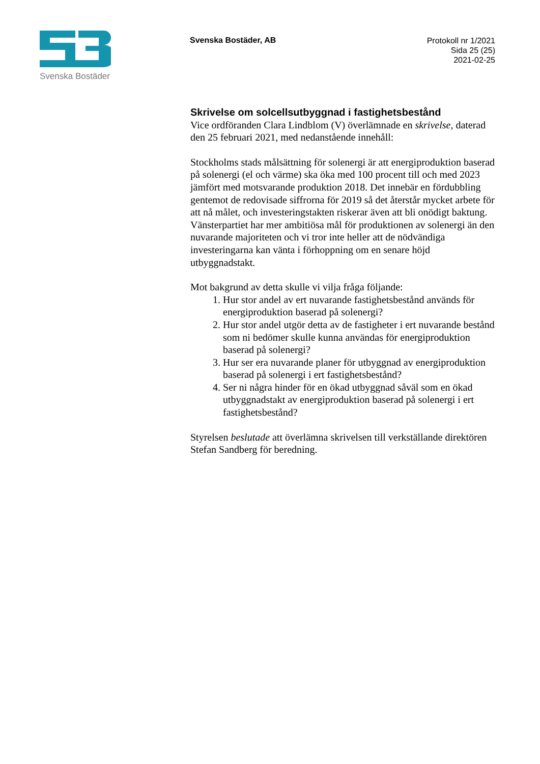Svenska Bostäder
Svenska Bostäder, AB
Protokoll nr 1/2021
Sida 25 (25)
2021-02-25
Skrivelse om solcellsutbyggnad i fastighetsbestånd
Vice ordföranden Clara Lindblom (V) överlämnade en skrivelse, daterad den 25 februari 2021, med nedanstående innehåll:
Stockholms stads målsättning för solenergi är att energiproduktion baserad på solenergi (el och värme) ska öka med 100 procent till och med 2023 jämfört med motsvarande produktion 2018. Det innebär en fördubbling gentemot de redovisade siffrorna för 2019 så det återstår mycket arbete för att nå målet, och investeringstakten riskerar även att bli onödigt baktung. Vänsterpartiet har mer ambitiösa mål för produktionen av solenergi än den nuvarande majoriteten och vi tror inte heller att de nödvändiga investeringarna kan vänta i förhoppning om en senare höjd utbyggnadstakt.
Mot bakgrund av detta skulle vi vilja fråga följande:
1. Hur stor andel av ert nuvarande fastighetsbestånd används för energiproduktion baserad på solenergi?
2. Hur stor andel utgör detta av de fastigheter i ert nuvarande bestånd som ni bedömer skulle kunna användas för energiproduktion baserad på solenergi?
3. Hur ser era nuvarande planer för utbyggnad av energiproduktion baserad på solenergi i ert fastighetsbestånd?
4. Ser ni några hinder för en ökad utbyggnad såväl som en ökad utbyggnadstakt av energiproduktion baserad på solenergi i ert fastighetsbestånd?
Styrelsen beslutade att överlämna skrivelsen till verkställande direktören Stefan Sandberg för beredning.